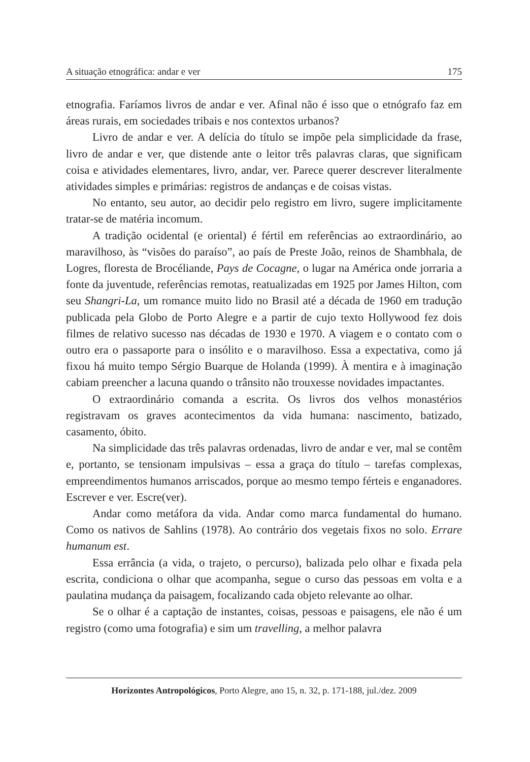A situação etnográfica: andar e ver 175
etnografia. Faríamos livros de andar e ver. Afinal não é isso que o etnógrafo faz em áreas rurais, em sociedades tribais e nos contextos urbanos?
Livro de andar e ver. A delícia do título se impõe pela simplicidade da frase, livro de andar e ver, que distende ante o leitor três palavras claras, que significam coisa e atividades elementares, livro, andar, ver. Parece querer descrever literalmente atividades simples e primárias: registros de andanças e de coisas vistas.
No entanto, seu autor, ao decidir pelo registro em livro, sugere implicitamente tratar-se de matéria incomum.
A tradição ocidental (e oriental) é fértil em referências ao extraordinário, ao maravilhoso, às “visões do paraíso”, ao país de Preste João, reinos de Shambhala, de Logres, floresta de Brocéliande, Pays de Cocagne, o lugar na América onde jorraria a fonte da juventude, referências remotas, reatualizadas em 1925 por James Hilton, com seu Shangri-La, um romance muito lido no Brasil até a década de 1960 em tradução publicada pela Globo de Porto Alegre e a partir de cujo texto Hollywood fez dois filmes de relativo sucesso nas décadas de 1930 e 1970. A viagem e o contato com o outro era o passaporte para o insólito e o maravilhoso. Essa a expectativa, como já fixou há muito tempo Sérgio Buarque de Holanda (1999). À mentira e à imaginação cabiam preencher a lacuna quando o trânsito não trouxesse novidades impactantes.
O extraordinário comanda a escrita. Os livros dos velhos monastérios registravam os graves acontecimentos da vida humana: nascimento, batizado, casamento, óbito.
Na simplicidade das três palavras ordenadas, livro de andar e ver, mal se contêm e, portanto, se tensionam impulsivas – essa a graça do título – tarefas complexas, empreendimentos humanos arriscados, porque ao mesmo tempo férteis e enganadores. Escrever e ver. Escre(ver).
Andar como metáfora da vida. Andar como marca fundamental do humano. Como os nativos de Sahlins (1978). Ao contrário dos vegetais fixos no solo. Errare humanum est.
Essa errância (a vida, o trajeto, o percurso), balizada pelo olhar e fixada pela escrita, condiciona o olhar que acompanha, segue o curso das pessoas em volta e a paulatina mudança da paisagem, focalizando cada objeto relevante ao olhar.
Se o olhar é a captação de instantes, coisas, pessoas e paisagens, ele não é um registro (como uma fotografia) e sim um travelling, a melhor palavra
Horizontes Antropológicos, Porto Alegre, ano 15, n. 32, p. 171-188, jul./dez. 2009